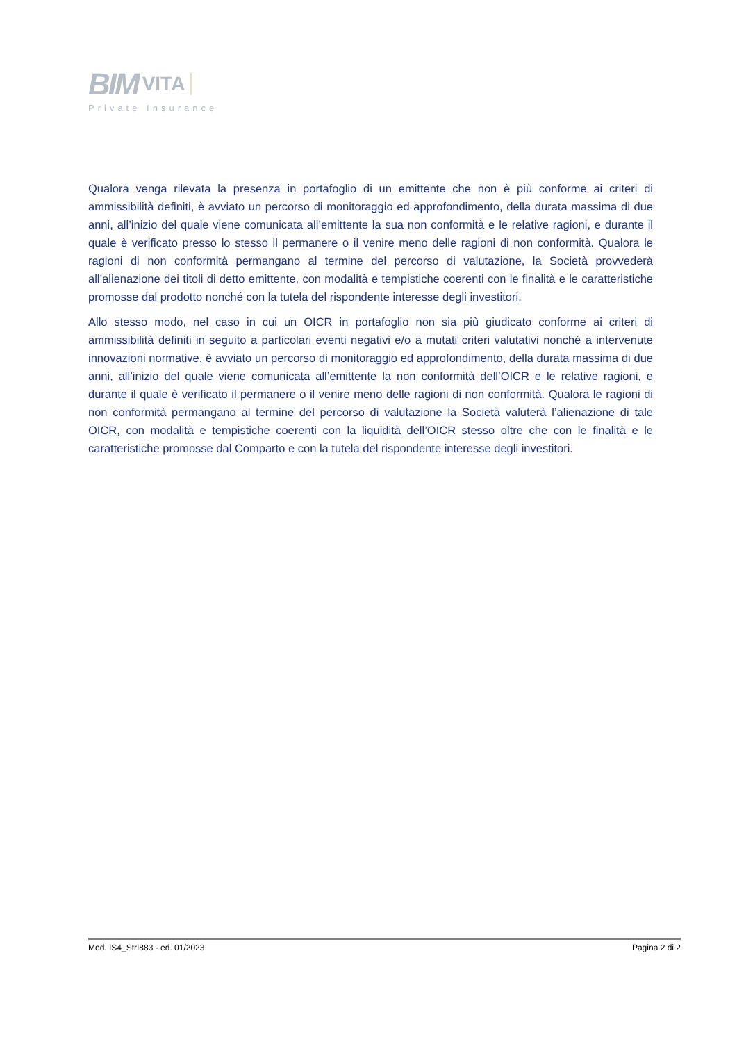BIM VITA
Private Insurance
Qualora venga rilevata la presenza in portafoglio di un emittente che non è più conforme ai criteri di ammissibilità definiti, è avviato un percorso di monitoraggio ed approfondimento, della durata massima di due anni, all’inizio del quale viene comunicata all’emittente la sua non conformità e le relative ragioni, e durante il quale è verificato presso lo stesso il permanere o il venire meno delle ragioni di non conformità. Qualora le ragioni di non conformità permangano al termine del percorso di valutazione, la Società provvederà all’alienazione dei titoli di detto emittente, con modalità e tempistiche coerenti con le finalità e le caratteristiche promosse dal prodotto nonché con la tutela del rispondente interesse degli investitori.
Allo stesso modo, nel caso in cui un OICR in portafoglio non sia più giudicato conforme ai criteri di ammissibilità definiti in seguito a particolari eventi negativi e/o a mutati criteri valutativi nonché a intervenute innovazioni normative, è avviato un percorso di monitoraggio ed approfondimento, della durata massima di due anni, all’inizio del quale viene comunicata all’emittente la non conformità dell’OICR e le relative ragioni, e durante il quale è verificato il permanere o il venire meno delle ragioni di non conformità. Qualora le ragioni di non conformità permangano al termine del percorso di valutazione la Società valuterà l’alienazione di tale OICR, con modalità e tempistiche coerenti con la liquidità dell’OICR stesso oltre che con le finalità e le caratteristiche promosse dal Comparto e con la tutela del rispondente interesse degli investitori.
Mod. IS4_StrI883 - ed. 01/2023 Pagina 2 di 2